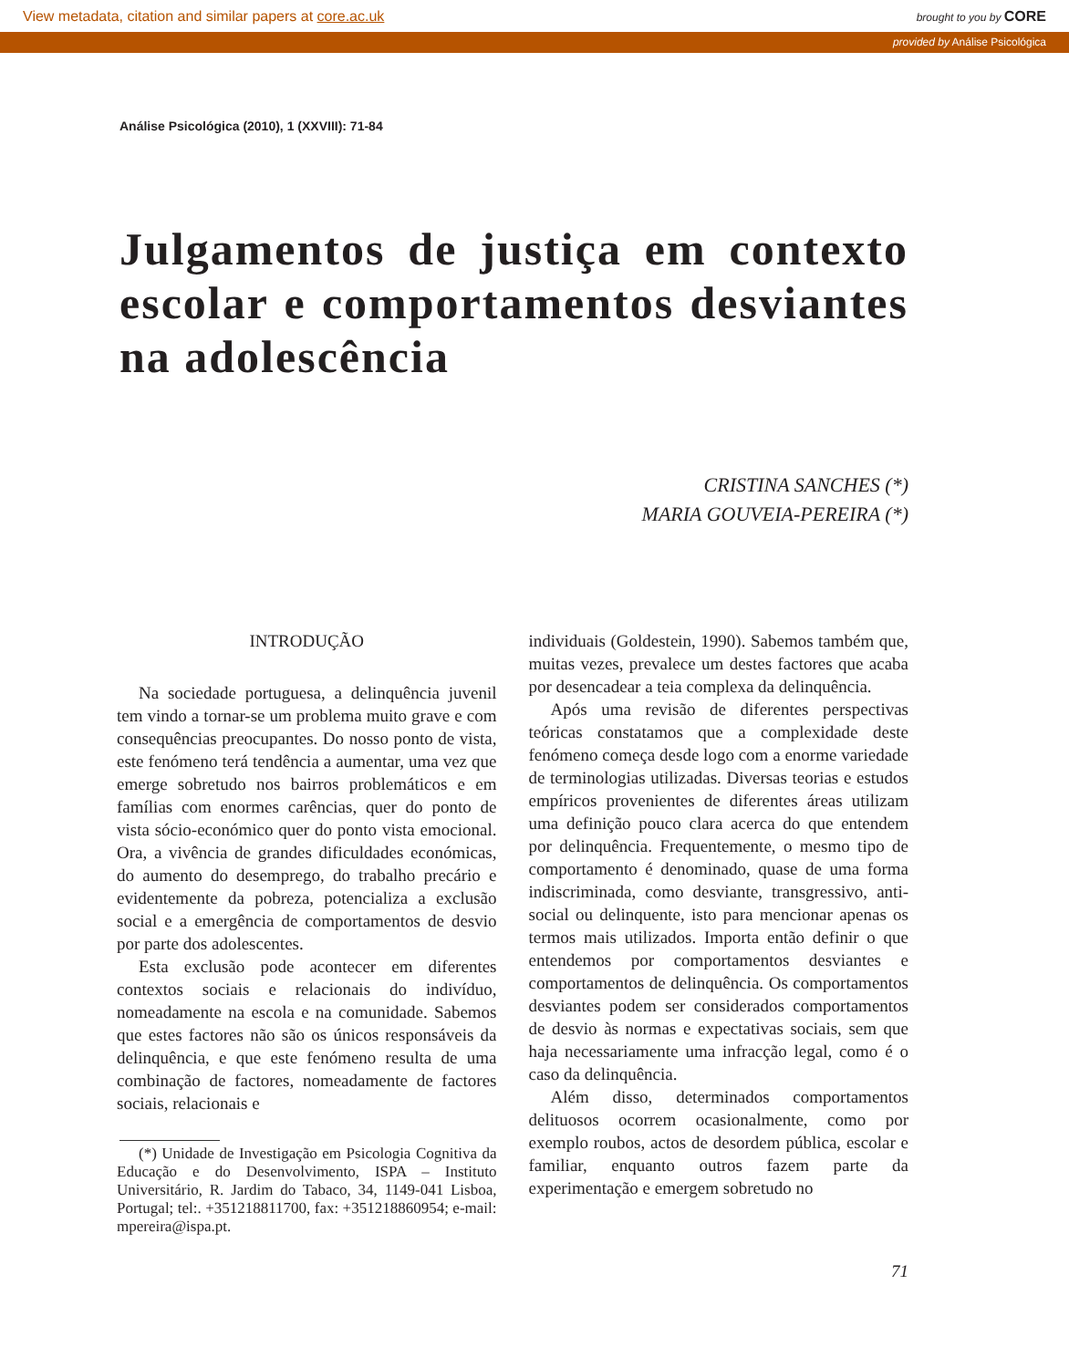View metadata, citation and similar papers at core.ac.uk brought to you by CORE
provided by Análise Psicológica
Análise Psicológica (2010), 1 (XXVIII): 71-84
Julgamentos de justiça em contexto escolar e comportamentos desviantes na adolescência
CRISTINA SANCHES (*)
MARIA GOUVEIA-PEREIRA (*)
INTRODUÇÃO
Na sociedade portuguesa, a delinquência juvenil tem vindo a tornar-se um problema muito grave e com consequências preocupantes. Do nosso ponto de vista, este fenómeno terá tendência a aumentar, uma vez que emerge sobretudo nos bairros problemáticos e em famílias com enormes carências, quer do ponto de vista sócio-económico quer do ponto vista emocional. Ora, a vivência de grandes dificuldades económicas, do aumento do desemprego, do trabalho precário e evidentemente da pobreza, potencializa a exclusão social e a emergência de comportamentos de desvio por parte dos adolescentes.
Esta exclusão pode acontecer em diferentes contextos sociais e relacionais do indivíduo, nomeadamente na escola e na comunidade. Sabemos que estes factores não são os únicos responsáveis da delinquência, e que este fenómeno resulta de uma combinação de factores, nomeadamente de factores sociais, relacionais e
(*) Unidade de Investigação em Psicologia Cognitiva da Educação e do Desenvolvimento, ISPA – Instituto Universitário, R. Jardim do Tabaco, 34, 1149-041 Lisboa, Portugal; tel:. +351218811700, fax: +351218860954; e-mail: mpereira@ispa.pt.
individuais (Goldestein, 1990). Sabemos também que, muitas vezes, prevalece um destes factores que acaba por desencadear a teia complexa da delinquência.
Após uma revisão de diferentes perspectivas teóricas constatamos que a complexidade deste fenómeno começa desde logo com a enorme variedade de terminologias utilizadas. Diversas teorias e estudos empíricos provenientes de diferentes áreas utilizam uma definição pouco clara acerca do que entendem por delinquência. Frequentemente, o mesmo tipo de comportamento é denominado, quase de uma forma indiscriminada, como desviante, transgressivo, anti-social ou delinquente, isto para mencionar apenas os termos mais utilizados. Importa então definir o que entendemos por comportamentos desviantes e comportamentos de delinquência. Os comportamentos desviantes podem ser considerados comportamentos de desvio às normas e expectativas sociais, sem que haja necessariamente uma infracção legal, como é o caso da delinquência.
Além disso, determinados comportamentos delituosos ocorrem ocasionalmente, como por exemplo roubos, actos de desordem pública, escolar e familiar, enquanto outros fazem parte da experimentação e emergem sobretudo no
71